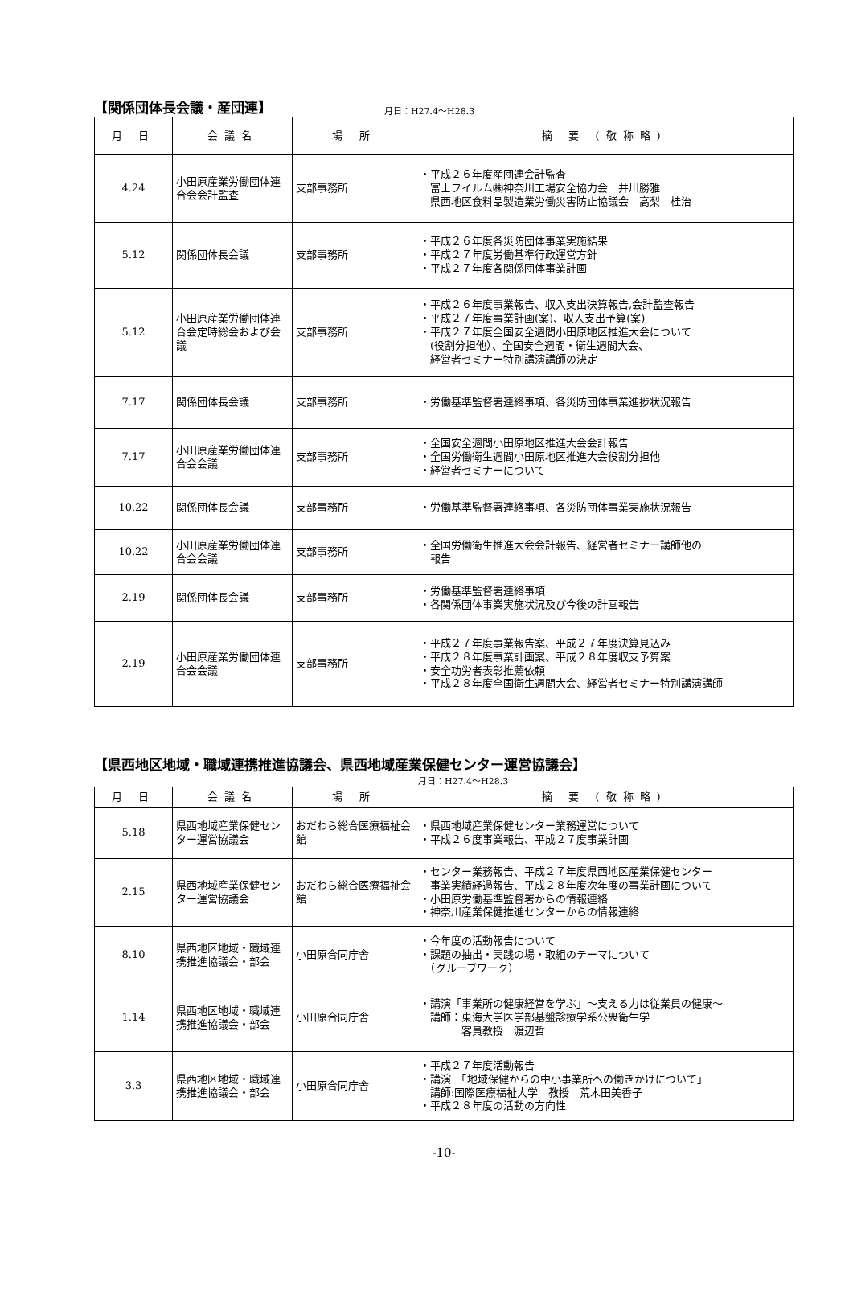【関係団体長会議・産団連】
月日：H27.4～H28.3
| 月 日 | 会議名 | 場 所 | 摘 要 (敬称略) |
| --- | --- | --- | --- |
| 4.24 | 小田原産業労働団体連合会会計監査 | 支部事務所 | ・平成２６年度産団連会計監査 富士フイルム㈱神奈川工場安全協力会 井川勝雅 県西地区食料品製造業労働災害防止協議会 高梨 桂治 |
| 5.12 | 関係団体長会議 | 支部事務所 | ・平成２６年度各災防団体事業実施結果 ・平成２７年度労働基準行政運営方針 ・平成２７年度各関係団体事業計画 |
| 5.12 | 小田原産業労働団体連合会定時総会および会議 | 支部事務所 | ・平成２６年度事業報告、収入支出決算報告,会計監査報告 ・平成２７年度事業計画(案)、収入支出予算(案) ・平成２７年度全国安全週間小田原地区推進大会について (役割分担他）、全国安全週間・衛生週間大会、 経営者セミナー特別講演講師の決定 |
| 7.17 | 関係団体長会議 | 支部事務所 | ・労働基準監督署連絡事項、各災防団体事業進捗状況報告 |
| 7.17 | 小田原産業労働団体連合会会議 | 支部事務所 | ・全国安全週間小田原地区推進大会会計報告 ・全国労働衛生週間小田原地区推進大会役割分担他 ・経営者セミナーについて |
| 10.22 | 関係団体長会議 | 支部事務所 | ・労働基準監督署連絡事項、各災防団体事業実施状況報告 |
| 10.22 | 小田原産業労働団体連合会会議 | 支部事務所 | ・全国労働衛生推進大会会計報告、経営者セミナー講師他の 報告 |
| 2.19 | 関係団体長会議 | 支部事務所 | ・労働基準監督署連絡事項 ・各関係団体事業実施状況及び今後の計画報告 |
| 2.19 | 小田原産業労働団体連合会会議 | 支部事務所 | ・平成２７年度事業報告案、平成２７年度決算見込み ・平成２８年度事業計画案、平成２８年度収支予算案 ・安全功労者表彰推薦依頼 ・平成２８年度全国衛生週間大会、経営者セミナー特別講演講師 |
【県西地区地域・職域連携推進協議会、県西地域産業保健センター運営協議会】
月日：H27.4～H28.3
| 月 日 | 会議名 | 場 所 | 摘 要 (敬称略) |
| --- | --- | --- | --- |
| 5.18 | 県西地域産業保健センター運営協議会 | おだわら総合医療福祉会館 | ・県西地域産業保健センター業務運営について ・平成２６度事業報告、平成２７度事業計画 |
| 2.15 | 県西地域産業保健センター運営協議会 | おだわら総合医療福祉会館 | ・センター業務報告、平成２７年度県西地区産業保健センター 事業実績経過報告、平成２８年度次年度の事業計画について ・小田原労働基準監督署からの情報連絡 ・神奈川産業保健推進センターからの情報連絡 |
| 8.10 | 県西地区地域・職域連携推進協議会・部会 | 小田原合同庁舎 | ・今年度の活動報告について ・課題の抽出・実践の場・取組のテーマについて （グループワーク） |
| 1.14 | 県西地区地域・職域連携推進協議会・部会 | 小田原合同庁舎 | ・講演「事業所の健康経営を学ぶ」～支える力は従業員の健康～ 講師：東海大学医学部基盤診療学系公衆衛生学 客員教授 渡辺哲 |
| 3.3 | 県西地区地域・職域連携推進協議会・部会 | 小田原合同庁舎 | ・平成２７年度活動報告 ・講演 「地域保健からの中小事業所への働きかけについて」 講師:国際医療福祉大学 教授 荒木田美香子 ・平成２８年度の活動の方向性 |
-10-